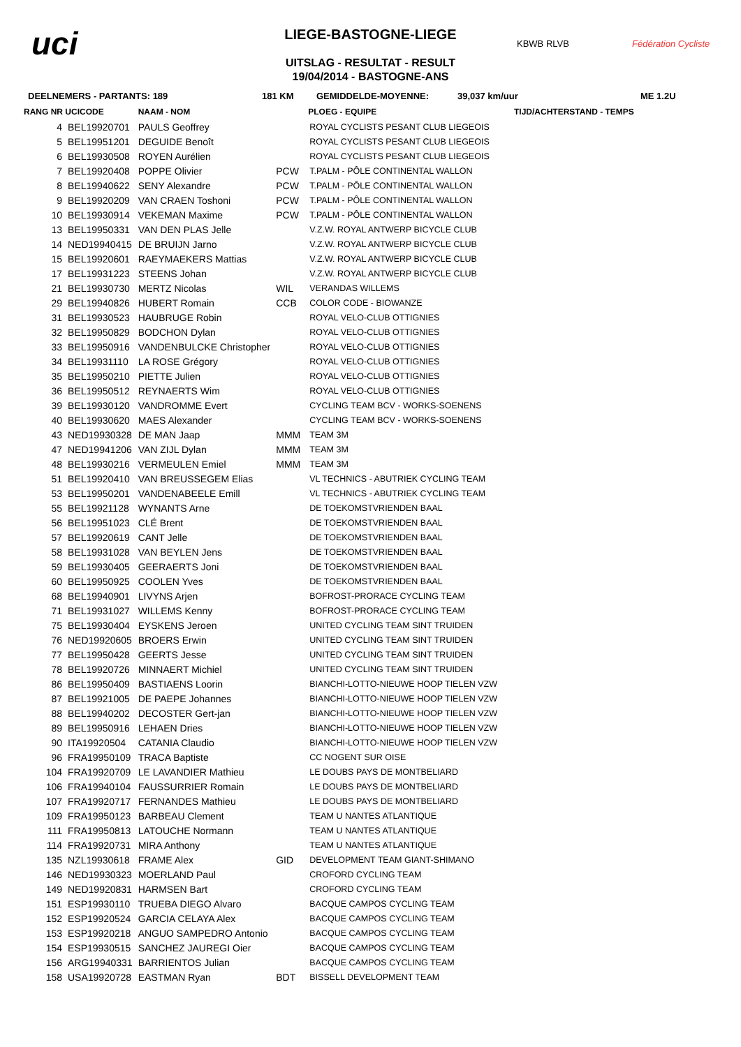uci
LIEGE-BASTOGNE-LIEGE
UITSLAG - RESULTAT - RESULT
19/04/2014 - BASTOGNE-ANS
KBWB RLVB Fédération Cycliste
DEELNEMERS - PARTANTS: 189 181 KM GEMIDDELDE-MOYENNE: 39,037 km/uur ME 1.2U
| RANG NR UCICODE | | NAAM - NOM | PLOEG - EQUIPE | | TIJD/ACHTERSTAND - TEMPS |
| --- | --- | --- | --- | --- | --- |
| 4 | BEL19920701 | PAULS Geoffrey | | ROYAL CYCLISTS PESANT CLUB LIEGEOIS | |
| 5 | BEL19951201 | DEGUIDE Benoît | | ROYAL CYCLISTS PESANT CLUB LIEGEOIS | |
| 6 | BEL19930508 | ROYEN Aurélien | | ROYAL CYCLISTS PESANT CLUB LIEGEOIS | |
| 7 | BEL19920408 | POPPE Olivier | PCW | T.PALM - PÔLE CONTINENTAL WALLON | |
| 8 | BEL19940622 | SENY Alexandre | PCW | T.PALM - PÔLE CONTINENTAL WALLON | |
| 9 | BEL19920209 | VAN CRAEN Toshoni | PCW | T.PALM - PÔLE CONTINENTAL WALLON | |
| 10 | BEL19930914 | VEKEMAN Maxime | PCW | T.PALM - PÔLE CONTINENTAL WALLON | |
| 13 | BEL19950331 | VAN DEN PLAS Jelle | | V.Z.W. ROYAL ANTWERP BICYCLE CLUB | |
| 14 | NED19940415 | DE BRUIJN Jarno | | V.Z.W. ROYAL ANTWERP BICYCLE CLUB | |
| 15 | BEL19920601 | RAEYMAEKERS Mattias | | V.Z.W. ROYAL ANTWERP BICYCLE CLUB | |
| 17 | BEL19931223 | STEENS Johan | | V.Z.W. ROYAL ANTWERP BICYCLE CLUB | |
| 21 | BEL19930730 | MERTZ Nicolas | WIL | VERANDAS WILLEMS | |
| 29 | BEL19940826 | HUBERT Romain | CCB | COLOR CODE - BIOWANZE | |
| 31 | BEL19930523 | HAUBRUGE Robin | | ROYAL VELO-CLUB OTTIGNIES | |
| 32 | BEL19950829 | BODCHON Dylan | | ROYAL VELO-CLUB OTTIGNIES | |
| 33 | BEL19950916 | VANDENBULCKE Christopher | | ROYAL VELO-CLUB OTTIGNIES | |
| 34 | BEL19931110 | LA ROSE Grégory | | ROYAL VELO-CLUB OTTIGNIES | |
| 35 | BEL19950210 | PIETTE Julien | | ROYAL VELO-CLUB OTTIGNIES | |
| 36 | BEL19950512 | REYNAERTS Wim | | ROYAL VELO-CLUB OTTIGNIES | |
| 39 | BEL19930120 | VANDROMME Evert | | CYCLING TEAM BCV - WORKS-SOENENS | |
| 40 | BEL19930620 | MAES Alexander | | CYCLING TEAM BCV - WORKS-SOENENS | |
| 43 | NED19930328 | DE MAN Jaap | MMM | TEAM 3M | |
| 47 | NED19941206 | VAN ZIJL Dylan | MMM | TEAM 3M | |
| 48 | BEL19930216 | VERMEULEN Emiel | MMM | TEAM 3M | |
| 51 | BEL19920410 | VAN BREUSSEGEM Elias | | VL TECHNICS - ABUTRIEK CYCLING TEAM | |
| 53 | BEL19950201 | VANDENABEELE Emill | | VL TECHNICS - ABUTRIEK CYCLING TEAM | |
| 55 | BEL19921128 | WYNANTS Arne | | DE TOEKOMSTVRIENDEN BAAL | |
| 56 | BEL19951023 | CLÉ Brent | | DE TOEKOMSTVRIENDEN BAAL | |
| 57 | BEL19920619 | CANT Jelle | | DE TOEKOMSTVRIENDEN BAAL | |
| 58 | BEL19931028 | VAN BEYLEN Jens | | DE TOEKOMSTVRIENDEN BAAL | |
| 59 | BEL19930405 | GEERAERTS Joni | | DE TOEKOMSTVRIENDEN BAAL | |
| 60 | BEL19950925 | COOLEN Yves | | DE TOEKOMSTVRIENDEN BAAL | |
| 68 | BEL19940901 | LIVYNS Arjen | | BOFROST-PRORACE CYCLING TEAM | |
| 71 | BEL19931027 | WILLEMS Kenny | | BOFROST-PRORACE CYCLING TEAM | |
| 75 | BEL19930404 | EYSKENS Jeroen | | UNITED CYCLING TEAM SINT TRUIDEN | |
| 76 | NED19920605 | BROERS Erwin | | UNITED CYCLING TEAM SINT TRUIDEN | |
| 77 | BEL19950428 | GEERTS Jesse | | UNITED CYCLING TEAM SINT TRUIDEN | |
| 78 | BEL19920726 | MINNAERT Michiel | | UNITED CYCLING TEAM SINT TRUIDEN | |
| 86 | BEL19950409 | BASTIAENS Loorin | | BIANCHI-LOTTO-NIEUWE HOOP TIELEN VZW | |
| 87 | BEL19921005 | DE PAEPE Johannes | | BIANCHI-LOTTO-NIEUWE HOOP TIELEN VZW | |
| 88 | BEL19940202 | DECOSTER Gert-jan | | BIANCHI-LOTTO-NIEUWE HOOP TIELEN VZW | |
| 89 | BEL19950916 | LEHAEN Dries | | BIANCHI-LOTTO-NIEUWE HOOP TIELEN VZW | |
| 90 | ITA19920504 | CATANIA Claudio | | BIANCHI-LOTTO-NIEUWE HOOP TIELEN VZW | |
| 96 | FRA19950109 | TRACA Baptiste | | CC NOGENT SUR OISE | |
| 104 | FRA19920709 | LE LAVANDIER Mathieu | | LE DOUBS PAYS DE MONTBELIARD | |
| 106 | FRA19940104 | FAUSSURRIER Romain | | LE DOUBS PAYS DE MONTBELIARD | |
| 107 | FRA19920717 | FERNANDES Mathieu | | LE DOUBS PAYS DE MONTBELIARD | |
| 109 | FRA19950123 | BARBEAU Clement | | TEAM U NANTES ATLANTIQUE | |
| 111 | FRA19950813 | LATOUCHE Normann | | TEAM U NANTES ATLANTIQUE | |
| 114 | FRA19920731 | MIRA Anthony | | TEAM U NANTES ATLANTIQUE | |
| 135 | NZL19930618 | FRAME Alex | GID | DEVELOPMENT TEAM GIANT-SHIMANO | |
| 146 | NED19930323 | MOERLAND Paul | | CROFORD CYCLING TEAM | |
| 149 | NED19920831 | HARMSEN Bart | | CROFORD CYCLING TEAM | |
| 151 | ESP19930110 | TRUEBA DIEGO Alvaro | | BACQUE CAMPOS CYCLING TEAM | |
| 152 | ESP19920524 | GARCIA CELAYA Alex | | BACQUE CAMPOS CYCLING TEAM | |
| 153 | ESP19920218 | ANGUO SAMPEDRO Antonio | | BACQUE CAMPOS CYCLING TEAM | |
| 154 | ESP19930515 | SANCHEZ JAUREGI Oier | | BACQUE CAMPOS CYCLING TEAM | |
| 156 | ARG19940331 | BARRIENTOS Julian | | BACQUE CAMPOS CYCLING TEAM | |
| 158 | USA19920728 | EASTMAN Ryan | BDT | BISSELL DEVELOPMENT TEAM | |